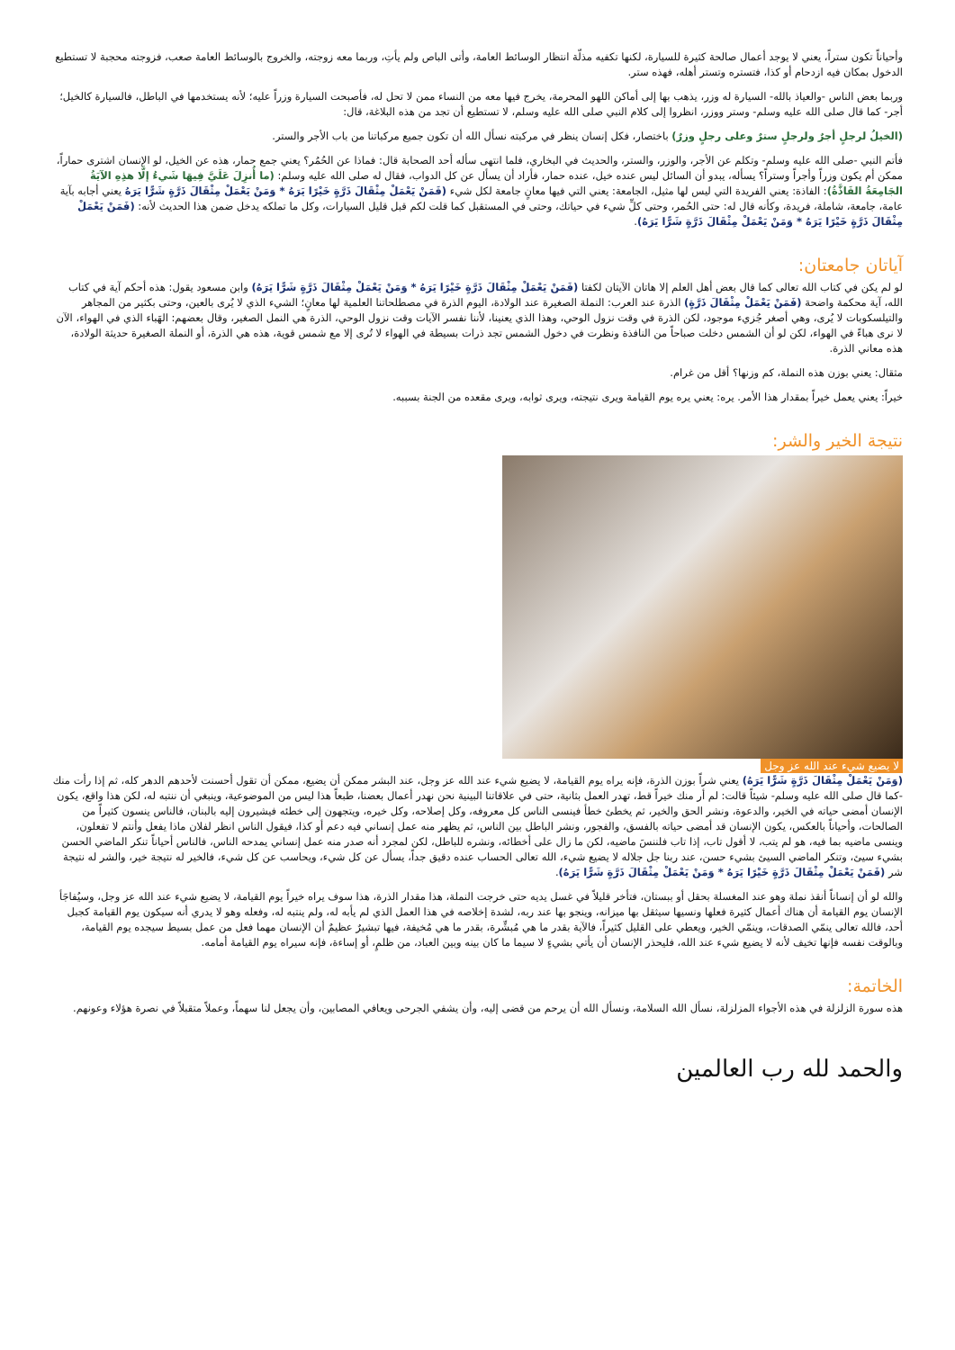وأحياناً تكون ستراً، يعني لا يوجد أعمال صالحة كثيرة للسيارة، لكنها تكفيه مذلّة انتظار الوسائط العامة، وأتى الباص ولم يأتِ، وربما معه زوجته، والخروج بالوسائط العامة صعب، فزوجته محجبة لا تستطيع الدخول بمكان فيه ازدحام أو كذا، فتستره وتستر أهله، فهذه ستر.
وربما بعض الناس -والعياذ بالله- السيارة له وزر، يذهب بها إلى أماكن اللهو المحرمة، يخرج فيها معه من النساء ممن لا تحل له، فأصبحت السيارة وزراً عليه؛ لأنه يستخدمها في الباطل، فالسيارة كالخيل؛ أجر- كما قال صلى الله عليه وسلم- وستر ووزر، انظروا إلى كلام النبي صلى الله عليه وسلم، لا تستطيع أن تجد من هذه البلاغة، قال:
(الخيلُ لرجلٍ أجرٌ ولرجلٍ سترٌ وعلى رجلٍ وزرٌ) باختصار، فكل إنسان ينظر في مركبته نسأل الله أن تكون جميع مركباتنا من باب الأجر والستر.
فأتم النبي -صلى الله عليه وسلم- وتكلم عن الأجر، والوزر، والستر، والحديث في البخاري، فلما انتهى سأله أحد الصحابة قال: فماذا عن الحُمُر؟ يعني جمع حمار، هذه عن الخيل، لو الإنسان اشترى حماراً، ممكن أم يكون وزراً وأجراً وستراً؟ يسأله، يبدو أن السائل ليس عنده خيل، عنده حمار، فأراد أن يسأل عن كل الدواب، فقال له صلى الله عليه وسلم: (ما أُنزِلَ عَلَيَّ فِيهَا شَيءُ إلَّا هذِهِ الآيَةُ الجَامِعَةُ الفَاذَّةُ): الفاذة: يعني الفريدة التي ليس لها مثيل، الجامعة: يعني التي فيها معانٍ جامعة لكل شيء (فَمَنْ يَعْمَلْ مِثْقَالَ ذَرَّةٍ خَيْرًا يَرَهُ * وَمَنْ يَعْمَلْ مِثْقَالَ ذَرَّةٍ شَرًّا يَرَهُ يعني أجابه بآية عامة، جامعة، شاملة، فريدة، وكأنه قال له: حتى الحُمر، وحتى كلِّ شيء في حياتك، وحتى في المستقبل كما قلت لكم قبل قليل السيارات، وكل ما تملكه يدخل ضمن هذا الحديث لأنه: (فَمَنْ يَعْمَلْ مِثْقَالَ ذَرَّةٍ خَيْرًا يَرَهُ * وَمَنْ يَعْمَلْ مِثْقَالَ ذَرَّةٍ شَرًّا يَرَهُ).
آياتان جامعتان:
لو لم يكن في كتاب الله تعالى كما قال بعض أهل العلم إلا هاتان الآيتان لكفتا (فَمَنْ يَعْمَلْ مِثْقَالَ ذَرَّةٍ خَيْرًا يَرَهُ * وَمَنْ يَعْمَلْ مِثْقَالَ ذَرَّةٍ شَرًّا يَرَهُ) وابن مسعود يقول: هذه أحكم آية في كتاب الله، آية محكمة واضحة (فَمَنْ يَعْمَلْ مِثْقَالَ ذَرَّةٍ) الذرة عند العرب: النملة الصغيرة عند الولادة، اليوم الذرة في مصطلحاتنا العلمية لها معانٍ؛ الشيء الذي لا يُرى بالعين، وحتى بكثير من المجاهر والتيلسكوبات لا يُرى، وهي أصغر جُزيء موجود، لكن الذرة في وقت نزول الوحي، وهذا الذي يعنينا، لأننا نفسر الآيات وقت نزول الوحي، الذرة هي النمل الصغير، وقال بعضهم: الهَباء الذي في الهواء، الآن لا نرى هباءً في الهواء، لكن لو أن الشمس دخلت صباحاً من النافذة ونظرت في دخول الشمس تجد ذرات بسيطة في الهواء لا تُرى إلا مع شمس قوية، هذه هي الذرة، أو النملة الصغيرة حديثة الولادة، هذه معاني الذرة.
مثقال: يعني بوزن هذه النملة، كم وزنها؟ أقل من غرام.
خيراً: يعني يعمل خيراً بمقدار هذا الأمر. يره: يعني يره يوم القيامة ويرى نتيجته، ويرى ثوابه، ويرى مقعده من الجنة بسببه.
نتيجة الخير والشر:
لا يضيع شيء عند الله عز وجل
(وَمَنْ يَعْمَلْ مِثْقَالَ ذَرَّةٍ شَرًّا يَرَهُ) يعني شراً بوزن الذرة، فإنه يراه يوم القيامة، لا يضيع شيء عند الله عز وجل، عند البشر ممكن أن يضيع، ممكن أن تقول أحسنت لأحدهم الدهر كله، ثم إذا رأت منك -كما قال صلى الله عليه وسلم- شيئاً قالت: لم أر منك خيراً قط، تهدر العمل بثانية، حتى في علاقاتنا البينية نحن نهدر أعمال بعضنا، طبعاً هذا ليس من الموضوعية، وينبغي أن ننتبه له، لكن هذا واقع، يكون الإنسان أمضى حياته في الخير، والدعوة، ونشر الحق والخير، ثم يخطئ خطأ فينسى الناس كل معروفه، وكل إصلاحه، وكل خيره، ويتجهون إلى خطئه فيشيرون إليه بالبنان، فالناس ينسون كثيراً من الصالحات، وأحياناً بالعكس، يكون الإنسان قد أمضى حياته بالفسق، والفجور، ونشر الباطل بين الناس، ثم يظهر منه عمل إنساني فيه دعم أو كذا، فيقول الناس انظر لفلان ماذا يفعل وأنتم لا تفعلون، وينسى ماضيه بما فيه، هو لم يتب، لا أقول تاب، إذا تاب فلننسَ ماضيه، لكن ما زال على أخطائه، ونشره للباطل، لكن لمجرد أنه صدر منه عمل إنساني يمدحه الناس، فالناس أحياناً تنكر الماضي الحسن بشيء سيئ، وتنكر الماضي السيئ بشيء حسن، عند ربنا جل جلاله لا يضيع شيء، الله تعالى الحساب عنده دقيق جداً، يسأل عن كل شيء، ويحاسب عن كل شيء، فالخير له نتيجة خير، والشر له نتيجة شر (فَمَنْ يَعْمَلْ مِثْقَالَ ذَرَّةٍ خَيْرًا يَرَهُ * وَمَنْ يَعْمَلْ مِثْقَالَ ذَرَّةٍ شَرًّا يَرَهُ).
والله لو أن إنساناً أنقذ نملة وهو عند المغسلة بحقل أو ببستان، فتأخر قليلاً في غسل يديه حتى خرجت النملة، هذا مقدار الذرة، هذا سوف يراه خيراً يوم القيامة، لا يضيع شيء عند الله عز وجل، وسيُفاجَأ الإنسان يوم القيامة أن هناك أعمال كثيرة فعلها ونسيها سيثقل بها ميزانه، وينجو بها عند ربه، لشدة إخلاصه في هذا العمل الذي لم يأبه له، ولم ينتبه له، وفعله وهو لا يدري أنه سيكون يوم القيامة كجبل أحد، فالله تعالى ينمّي الصدقات، وينمّي الخير، ويعطي على القليل كثيراً، فالآية بقدر ما هي مُبشِّرة، بقدر ما هي مُخيفة، فيها تبشيرٌ عظيمٌ أن الإنسان مهما فعل من عمل بسيط سيجده يوم القيامة، وبالوقت نفسه فإنها تخيف لأنه لا يضيع شيء عند الله، فليحذر الإنسان أن يأتي بشيءٍ لا سيما ما كان بينه وبين العباد، من ظلمٍ، أو إساءة، فإنه سيراه يوم القيامة أمامه.
الخاتمة:
هذه سورة الزلزلة في هذه الأجواء المزلزلة، نسأل الله السلامة، ونسأل الله أن يرحم من قضى إليه، وأن يشفي الجرحى ويعافي المصابين، وأن يجعل لنا سهماً، وعملاً متقبلاً في نصرة هؤلاء وعونهم.
والحمد لله رب العالمين